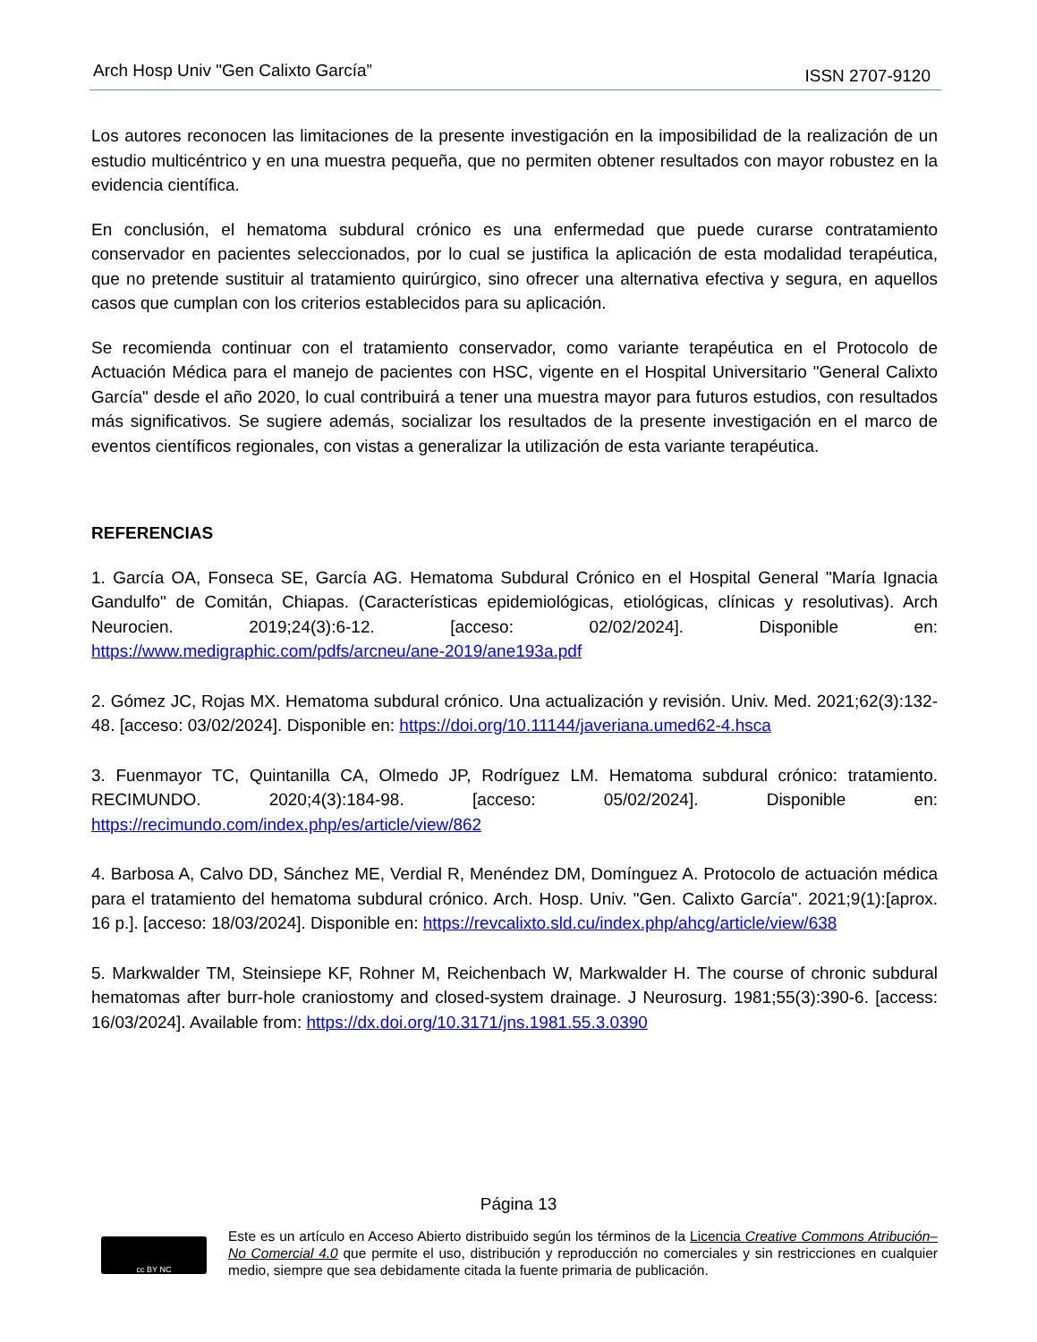Arch Hosp Univ "Gen Calixto García” ISSN 2707-9120
Los autores reconocen las limitaciones de la presente investigación en la imposibilidad de la realización de un estudio multicéntrico y en una muestra pequeña, que no permiten obtener resultados con mayor robustez en la evidencia científica.
En conclusión, el hematoma subdural crónico es una enfermedad que puede curarse contratamiento conservador en pacientes seleccionados, por lo cual se justifica la aplicación de esta modalidad terapéutica, que no pretende sustituir al tratamiento quirúrgico, sino ofrecer una alternativa efectiva y segura, en aquellos casos que cumplan con los criterios establecidos para su aplicación.
Se recomienda continuar con el tratamiento conservador, como variante terapéutica en el Protocolo de Actuación Médica para el manejo de pacientes con HSC, vigente en el Hospital Universitario "General Calixto García" desde el año 2020, lo cual contribuirá a tener una muestra mayor para futuros estudios, con resultados más significativos. Se sugiere además, socializar los resultados de la presente investigación en el marco de eventos científicos regionales, con vistas a generalizar la utilización de esta variante terapéutica.
REFERENCIAS
1. García OA, Fonseca SE, García AG. Hematoma Subdural Crónico en el Hospital General "María Ignacia Gandulfo" de Comitán, Chiapas. (Características epidemiológicas, etiológicas, clínicas y resolutivas). Arch Neurocien. 2019;24(3):6-12. [acceso: 02/02/2024]. Disponible en: https://www.medigraphic.com/pdfs/arcneu/ane-2019/ane193a.pdf
2. Gómez JC, Rojas MX. Hematoma subdural crónico. Una actualización y revisión. Univ. Med. 2021;62(3):132-48. [acceso: 03/02/2024]. Disponible en: https://doi.org/10.11144/javeriana.umed62-4.hsca
3. Fuenmayor TC, Quintanilla CA, Olmedo JP, Rodríguez LM. Hematoma subdural crónico: tratamiento. RECIMUNDO. 2020;4(3):184-98. [acceso: 05/02/2024]. Disponible en: https://recimundo.com/index.php/es/article/view/862
4. Barbosa A, Calvo DD, Sánchez ME, Verdial R, Menéndez DM, Domínguez A. Protocolo de actuación médica para el tratamiento del hematoma subdural crónico. Arch. Hosp. Univ. "Gen. Calixto García". 2021;9(1):[aprox. 16 p.]. [acceso: 18/03/2024]. Disponible en: https://revcalixto.sld.cu/index.php/ahcg/article/view/638
5. Markwalder TM, Steinsiepe KF, Rohner M, Reichenbach W, Markwalder H. The course of chronic subdural hematomas after burr-hole craniostomy and closed-system drainage. J Neurosurg. 1981;55(3):390-6. [access: 16/03/2024]. Available from: https://dx.doi.org/10.3171/jns.1981.55.3.0390
Página 13
cc BY NC
Este es un artículo en Acceso Abierto distribuido según los términos de la Licencia Creative Commons Atribución–No Comercial 4.0 que permite el uso, distribución y reproducción no comerciales y sin restricciones en cualquier medio, siempre que sea debidamente citada la fuente primaria de publicación.